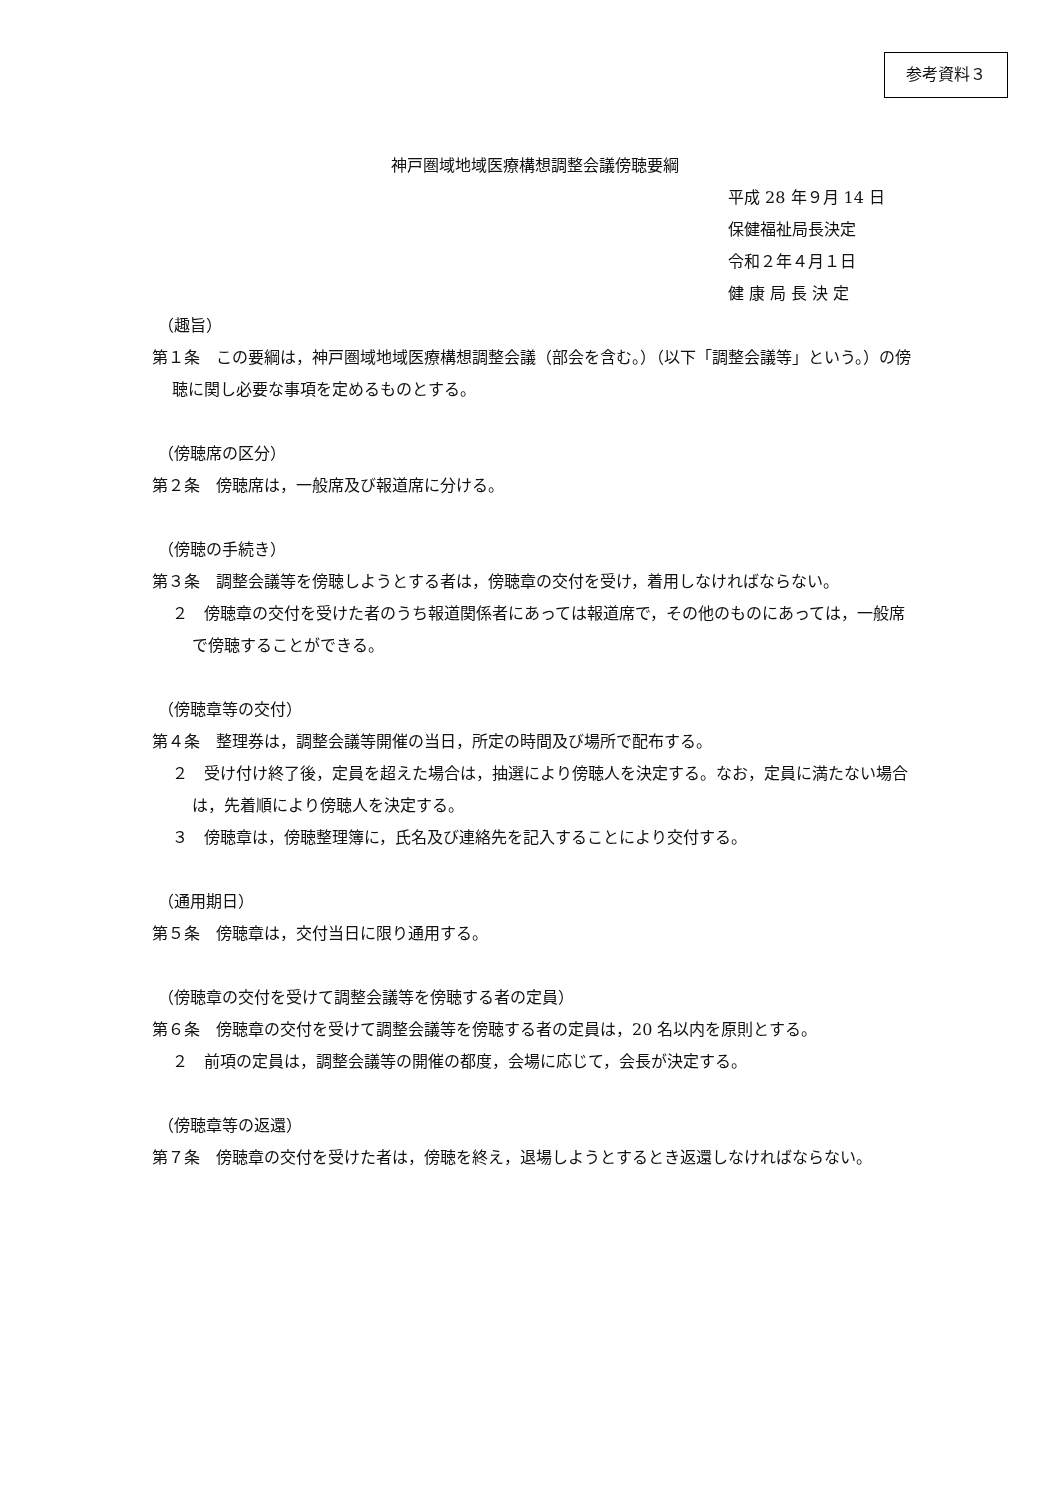参考資料３
神戸圏域地域医療構想調整会議傍聴要綱
平成 28 年９月 14 日
保健福祉局長決定
令和２年４月１日
健 康 局 長 決 定
（趣旨）
第１条　この要綱は，神戸圏域地域医療構想調整会議（部会を含む。）（以下「調整会議等」という。）の傍聴に関し必要な事項を定めるものとする。
（傍聴席の区分）
第２条　傍聴席は，一般席及び報道席に分ける。
（傍聴の手続き）
第３条　調整会議等を傍聴しようとする者は，傍聴章の交付を受け，着用しなければならない。
２　傍聴章の交付を受けた者のうち報道関係者にあっては報道席で，その他のものにあっては，一般席で傍聴することができる。
（傍聴章等の交付）
第４条　整理券は，調整会議等開催の当日，所定の時間及び場所で配布する。
２　受け付け終了後，定員を超えた場合は，抽選により傍聴人を決定する。なお，定員に満たない場合は，先着順により傍聴人を決定する。
３　傍聴章は，傍聴整理簿に，氏名及び連絡先を記入することにより交付する。
（通用期日）
第５条　傍聴章は，交付当日に限り通用する。
（傍聴章の交付を受けて調整会議等を傍聴する者の定員）
第６条　傍聴章の交付を受けて調整会議等を傍聴する者の定員は，20 名以内を原則とする。
２　前項の定員は，調整会議等の開催の都度，会場に応じて，会長が決定する。
（傍聴章等の返還）
第７条　傍聴章の交付を受けた者は，傍聴を終え，退場しようとするとき返還しなければならない。